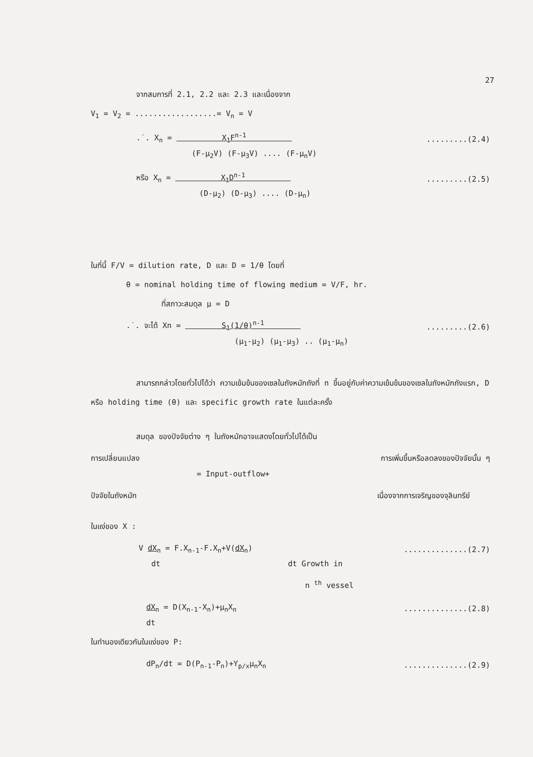27
จากสมการที่ 2.1, 2.2 และ 2.3 และเนื่องจาก
V<sub>1</sub> = V<sub>2</sub> = ..................= V<sub>n</sub> = V
.˙. X<sub>n</sub> = X<sub>1</sub>F<sup>n-1</sup> .........(2.4)
(F-μ<sub>2</sub>V) (F-μ<sub>3</sub>V) .... (F-μ<sub>n</sub>V)
หรือ X<sub>n</sub> = X<sub>1</sub>D<sup>n-1</sup> .........(2.5)
(D-μ<sub>2</sub>) (D-μ<sub>3</sub>) .... (D-μ<sub>n</sub>)
ในที่นี้ F/V = dilution rate, D และ D = 1/θ โดยที่
θ = nominal holding time of flowing medium = V/F, hr.
ที่สภาวะสมดุล μ = D
.˙. จะได้ Xn = S<sub>1</sub>(1/θ)<sup>n-1</sup> .........(2.6)
(μ<sub>1</sub>-μ<sub>2</sub>) (μ<sub>1</sub>-μ<sub>3</sub>) .. (μ<sub>1</sub>-μ<sub>n</sub>)
สามารถกล่าวโดยทั่วไปได้ว่า ความเข้มข้นของเซลในถังหมักถังที่ n ขึ้นอยู่กับค่าความเข้มข้นของเซลในถังหมักถังแรก, D หรือ holding time (θ) และ specific growth rate ในแต่ละครั้ง
สมดุล ของปัจจัยต่าง ๆ ในถังหมักอาจแสดงโดยทั่วไปได้เป็น
การเปลี่ยนแปลง การเพิ่มขึ้นหรือลดลงของปัจจัยนั้น ๆ
= Input-outflow+
ปัจจัยในถังหมัก เนื่องจากการเจริญของจุลินทรีย์
ในแง่ของ X :
V dX<sub>n</sub> = F.X<sub>n-1</sub>-F.X<sub>n</sub>+V(dX<sub>n</sub>)..............(2.7)
dt dt Growth in
n <sup>th</sup> vessel
dX<sub>n</sub> = D(X<sub>n-1</sub>-X<sub>n</sub>)+μ<sub>n</sub>X<sub>n</sub>..............(2.8)
dt
ในทำนองเดียวกันในแง่ของ P:
dP<sub>n</sub>/dt = D(P<sub>n-1</sub>-P<sub>n</sub>)+Y<sub>p/x</sub>μ<sub>n</sub>X<sub>n</sub>..............(2.9)